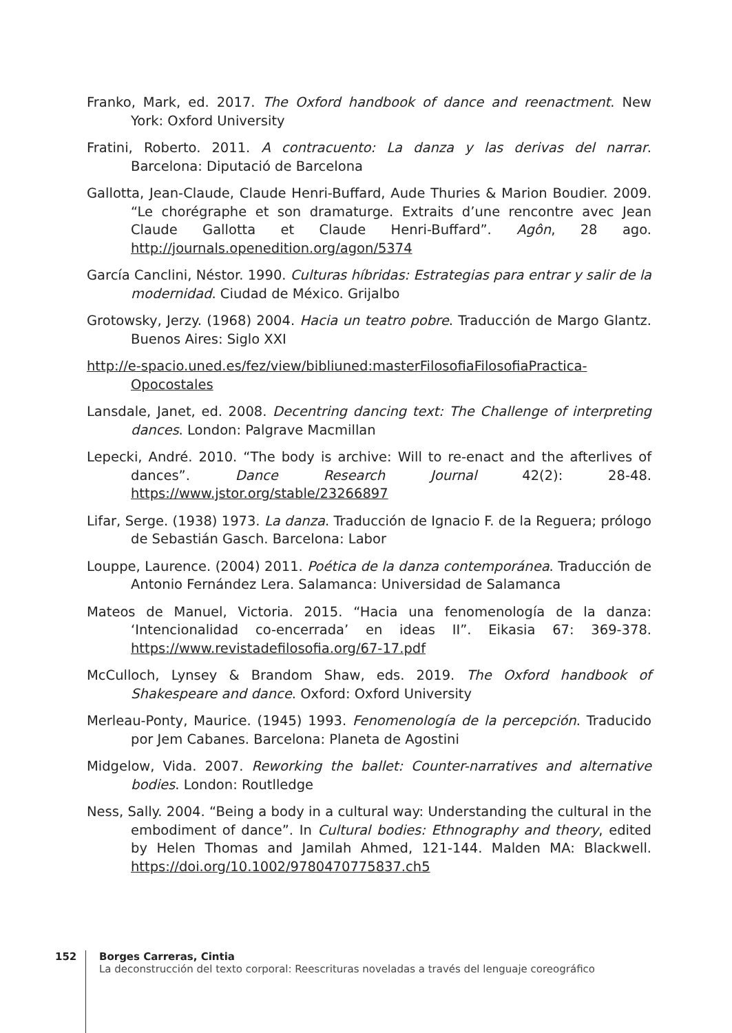Franko, Mark, ed. 2017. The Oxford handbook of dance and reenactment. New York: Oxford University
Fratini, Roberto. 2011. A contracuento: La danza y las derivas del narrar. Barcelona: Diputació de Barcelona
Gallotta, Jean-Claude, Claude Henri-Buffard, Aude Thuries & Marion Boudier. 2009. “Le chorégraphe et son dramaturge. Extraits d’une rencontre avec Jean Claude Gallotta et Claude Henri-Buffard”. Agôn, 28 ago. http://journals.openedition.org/agon/5374
García Canclini, Néstor. 1990. Culturas híbridas: Estrategias para entrar y salir de la modernidad. Ciudad de México. Grijalbo
Grotowsky, Jerzy. (1968) 2004. Hacia un teatro pobre. Traducción de Margo Glantz. Buenos Aires: Siglo XXI
http://e-spacio.uned.es/fez/view/bibliuned:masterFilosofiaFilosofiaPractica-Opocostales
Lansdale, Janet, ed. 2008. Decentring dancing text: The Challenge of interpreting dances. London: Palgrave Macmillan
Lepecki, André. 2010. “The body is archive: Will to re-enact and the afterlives of dances”. Dance Research Journal 42(2): 28-48. https://www.jstor.org/stable/23266897
Lifar, Serge. (1938) 1973. La danza. Traducción de Ignacio F. de la Reguera; prólogo de Sebastián Gasch. Barcelona: Labor
Louppe, Laurence. (2004) 2011. Poética de la danza contemporánea. Traducción de Antonio Fernández Lera. Salamanca: Universidad de Salamanca
Mateos de Manuel, Victoria. 2015. “Hacia una fenomenología de la danza: ‘Intencionalidad co-encerrada’ en ideas II”. Eikasia 67: 369-378. https://www.revistadefilosofia.org/67-17.pdf
McCulloch, Lynsey & Brandom Shaw, eds. 2019. The Oxford handbook of Shakespeare and dance. Oxford: Oxford University
Merleau-Ponty, Maurice. (1945) 1993. Fenomenología de la percepción. Traducido por Jem Cabanes. Barcelona: Planeta de Agostini
Midgelow, Vida. 2007. Reworking the ballet: Counter-narratives and alternative bodies. London: Routlledge
Ness, Sally. 2004. “Being a body in a cultural way: Understanding the cultural in the embodiment of dance”. In Cultural bodies: Ethnography and theory, edited by Helen Thomas and Jamilah Ahmed, 121-144. Malden MA: Blackwell. https://doi.org/10.1002/9780470775837.ch5
152 Borges Carreras, Cintia
La deconstrucción del texto corporal: Reescrituras noveladas a través del lenguaje coreográfico